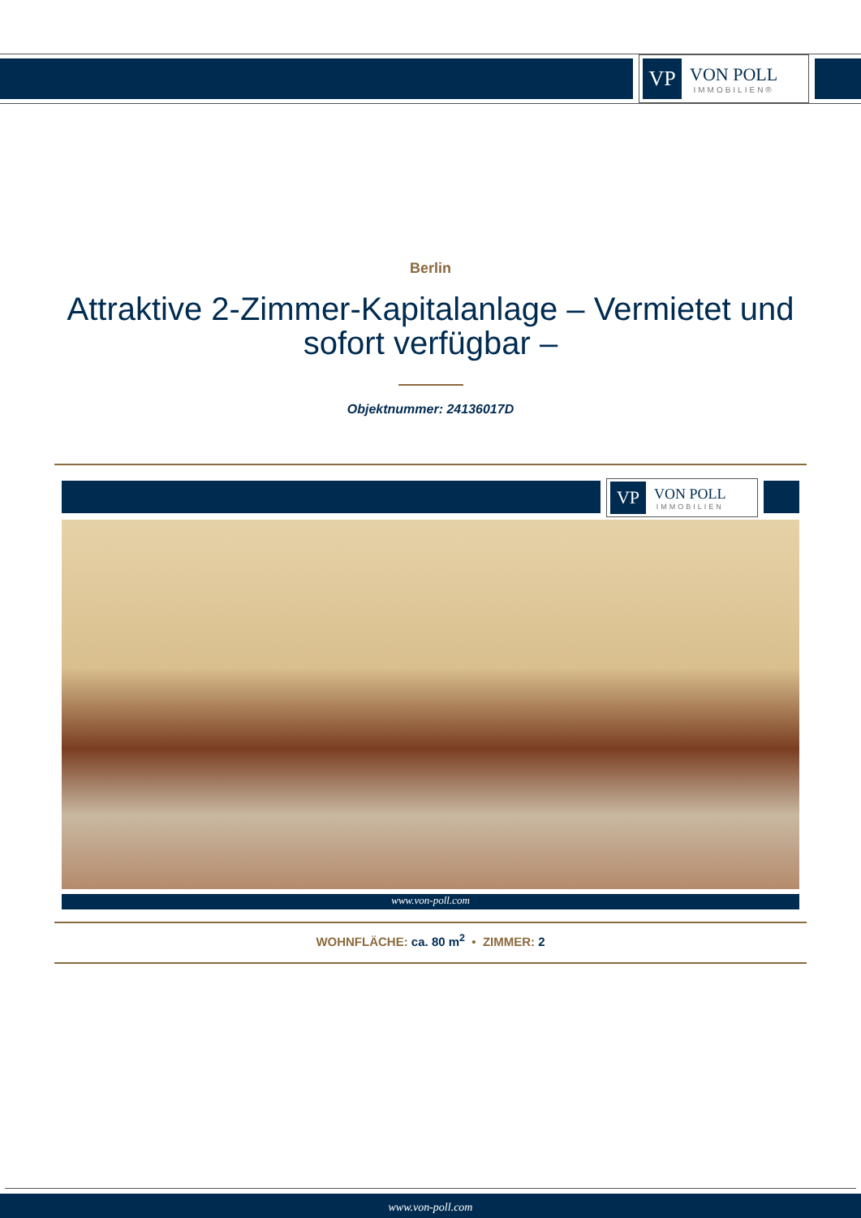VP
VON POLL
IMMOBILIEN®
Berlin
Attraktive 2-Zimmer-Kapitalanlage – Vermietet und sofort verfügbar –
Objektnummer: 24136017D
VP
VON POLL
IMMOBILIEN
www.von-poll.com
WOHNFLÄCHE: ca. 80 m<sup>2</sup> • ZIMMER: 2
www.von-poll.com